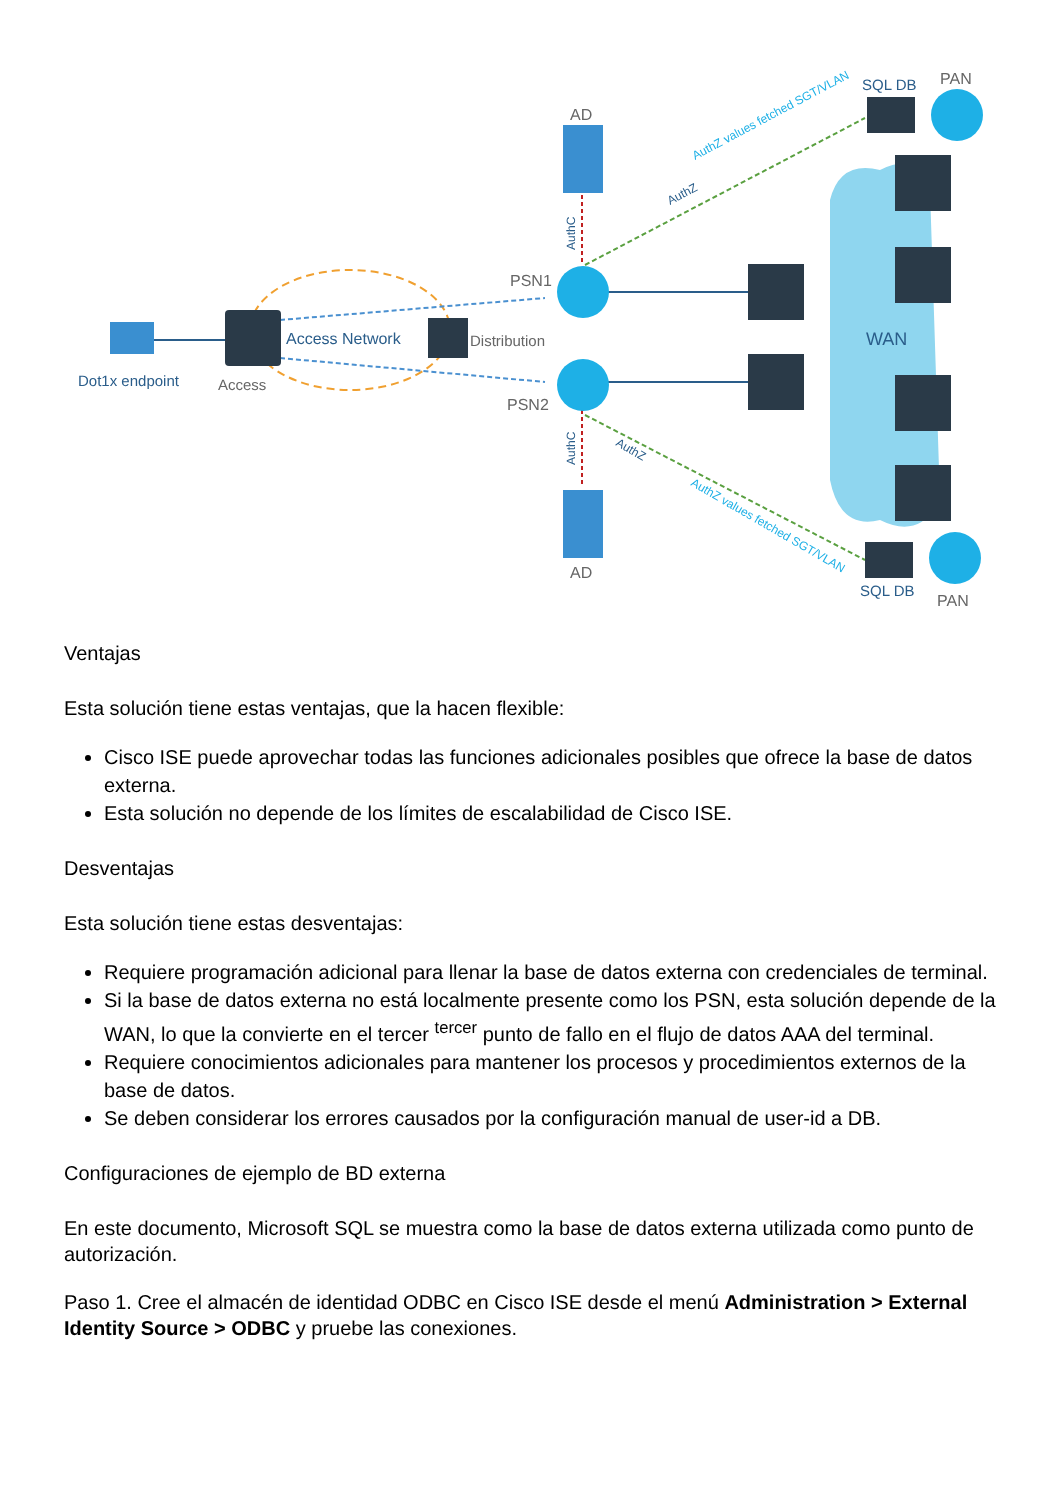Dot1x endpoint
Access
Access Network
Distribution
PSN1
PSN2
AD
AD
WAN
SQL DB
PAN
SQL DB
PAN
AuthZ values fetched SGT/VLAN
AuthZ
AuthC
AuthC
AuthZ
AuthZ values fetched SGT/VLAN
Ventajas
Esta solución tiene estas ventajas, que la hacen flexible:
Cisco ISE puede aprovechar todas las funciones adicionales posibles que ofrece la base de datos externa.
Esta solución no depende de los límites de escalabilidad de Cisco ISE.
Desventajas
Esta solución tiene estas desventajas:
Requiere programación adicional para llenar la base de datos externa con credenciales de terminal.
Si la base de datos externa no está localmente presente como los PSN, esta solución depende de la WAN, lo que la convierte en el tercer <sup>tercer</sup> punto de fallo en el flujo de datos AAA del terminal.
Requiere conocimientos adicionales para mantener los procesos y procedimientos externos de la base de datos.
Se deben considerar los errores causados por la configuración manual de user-id a DB.
Configuraciones de ejemplo de BD externa
En este documento, Microsoft SQL se muestra como la base de datos externa utilizada como punto de autorización.
Paso 1. Cree el almacén de identidad ODBC en Cisco ISE desde el menú Administration > External Identity Source > ODBC y pruebe las conexiones.